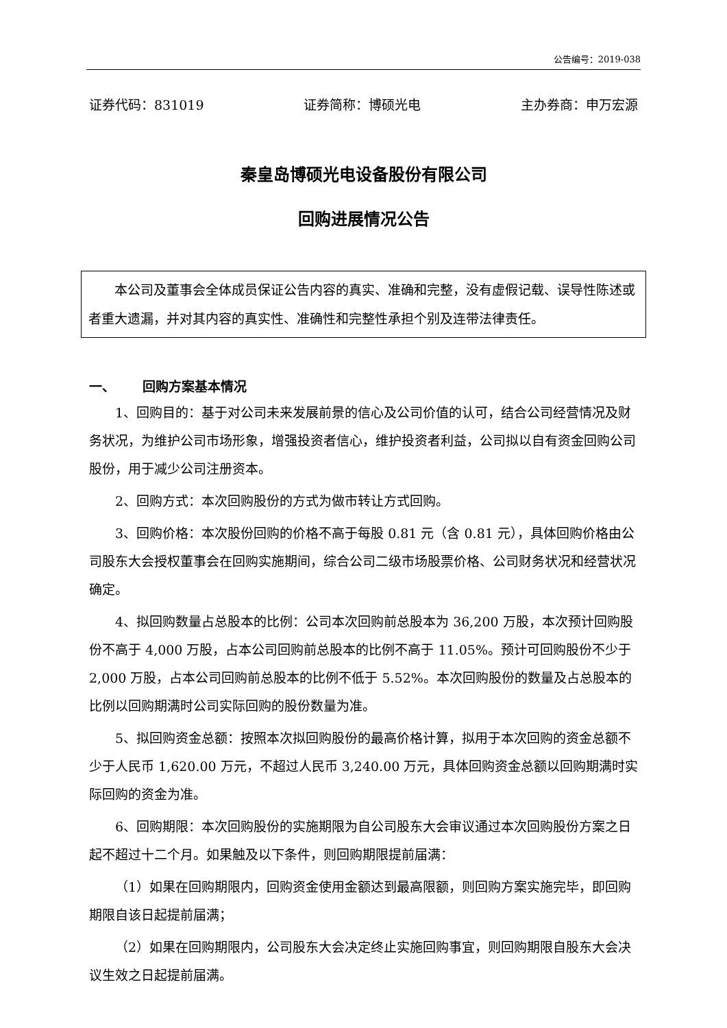公告编号：2019-038
证券代码：831019 证券简称：博硕光电 主办券商：申万宏源
秦皇岛博硕光电设备股份有限公司
回购进展情况公告
本公司及董事会全体成员保证公告内容的真实、准确和完整，没有虚假记载、误导性陈述或者重大遗漏，并对其内容的真实性、准确性和完整性承担个别及连带法律责任。
一、 回购方案基本情况
1、回购目的：基于对公司未来发展前景的信心及公司价值的认可，结合公司经营情况及财务状况，为维护公司市场形象，增强投资者信心，维护投资者利益，公司拟以自有资金回购公司股份，用于减少公司注册资本。
2、回购方式：本次回购股份的方式为做市转让方式回购。
3、回购价格：本次股份回购的价格不高于每股 0.81 元（含 0.81 元），具体回购价格由公司股东大会授权董事会在回购实施期间，综合公司二级市场股票价格、公司财务状况和经营状况确定。
4、拟回购数量占总股本的比例：公司本次回购前总股本为 36,200 万股，本次预计回购股份不高于 4,000 万股，占本公司回购前总股本的比例不高于 11.05%。预计可回购股份不少于 2,000 万股，占本公司回购前总股本的比例不低于 5.52%。本次回购股份的数量及占总股本的比例以回购期满时公司实际回购的股份数量为准。
5、拟回购资金总额：按照本次拟回购股份的最高价格计算，拟用于本次回购的资金总额不少于人民币 1,620.00 万元，不超过人民币 3,240.00 万元，具体回购资金总额以回购期满时实际回购的资金为准。
6、回购期限：本次回购股份的实施期限为自公司股东大会审议通过本次回购股份方案之日起不超过十二个月。如果触及以下条件，则回购期限提前届满：
（1）如果在回购期限内，回购资金使用金额达到最高限额，则回购方案实施完毕，即回购期限自该日起提前届满；
（2）如果在回购期限内，公司股东大会决定终止实施回购事宜，则回购期限自股东大会决议生效之日起提前届满。